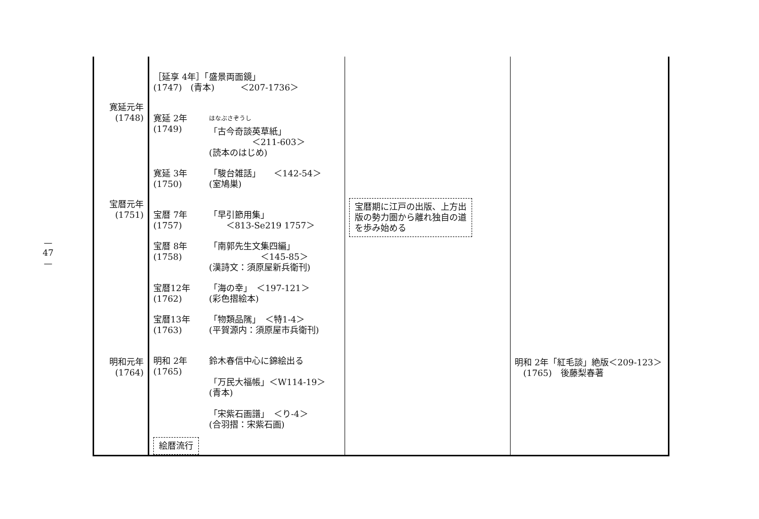—
47
—
| 寛延元年 (1748) 宝暦元年 (1751) 明和元年 (1764) | ［延享 4年］「盛景両面鏡」 (1747) (青本) ＜207-1736＞ 寛延 2年 (1749) <sup>はなぶさぞうし</sup> 「古今奇談英草紙」 ＜211-603＞ (読本のはじめ) 寛延 3年 (1750) 「駿台雑話」 ＜142-54＞ (室鳩巣) 宝暦 7年 (1757) 「早引節用集」 ＜813-Se219 1757＞ 宝暦 8年 (1758) 「南郭先生文集四編」 ＜145-85＞ (漢詩文：須原屋新兵衛刊) 宝暦12年 (1762) 「海の幸」 ＜197-121＞ (彩色摺絵本) 宝暦13年 (1763) 「物類品隲」 ＜特1-4＞ (平賀源内：須原屋市兵衛刊) 明和 2年 (1765) 鈴木春信中心に錦絵出る 「万民大福帳」＜W114-19＞ (青本) 「宋紫石画譜」 ＜り-4＞ (合羽摺：宋紫石画) 絵暦流行 | 宝暦期に江戸の出版、上方出 版の勢力圏から離れ独自の道 を歩み始める | 明和 2年「紅毛談」絶版＜209-123＞ (1765) 後藤梨春著 |